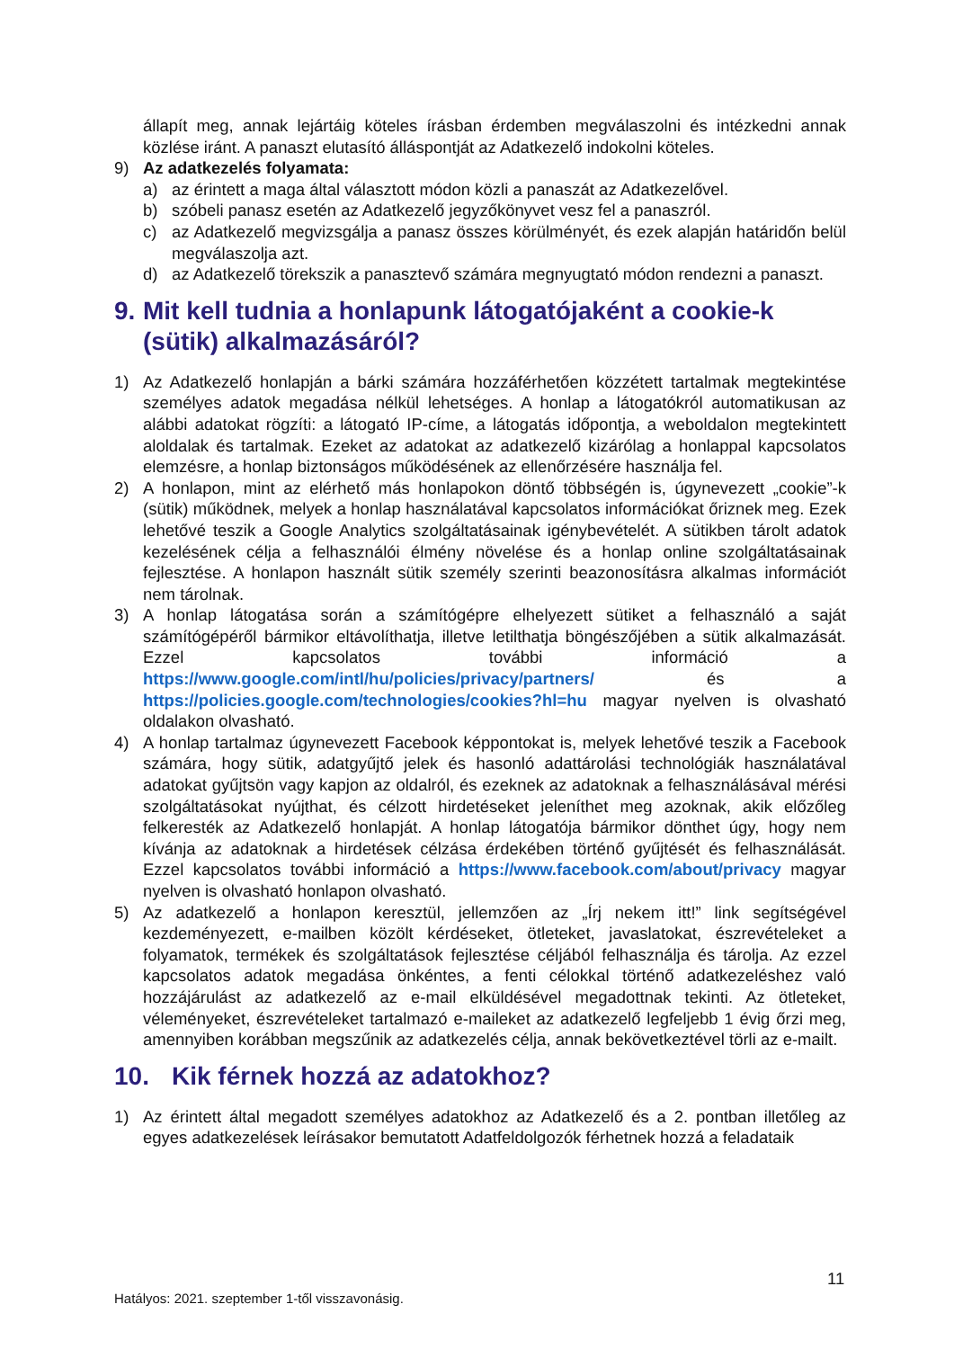állapít meg, annak lejártáig köteles írásban érdemben megválaszolni és intézkedni annak közlése iránt. A panaszt elutasító álláspontját az Adatkezelő indokolni köteles.
9) Az adatkezelés folyamata:
a) az érintett a maga által választott módon közli a panaszát az Adatkezelővel.
b) szóbeli panasz esetén az Adatkezelő jegyzőkönyvet vesz fel a panaszról.
c) az Adatkezelő megvizsgálja a panasz összes körülményét, és ezek alapján határidőn belül megválaszolja azt.
d) az Adatkezelő törekszik a panasztevő számára megnyugtató módon rendezni a panaszt.
9. Mit kell tudnia a honlapunk látogatójaként a cookie-k (sütik) alkalmazásáról?
1) Az Adatkezelő honlapján a bárki számára hozzáférhetően közzétett tartalmak megtekintése személyes adatok megadása nélkül lehetséges. A honlap a látogatókról automatikusan az alábbi adatokat rögzíti: a látogató IP-címe, a látogatás időpontja, a weboldalon megtekintett aloldalak és tartalmak. Ezeket az adatokat az adatkezelő kizárólag a honlappal kapcsolatos elemzésre, a honlap biztonságos működésének az ellenőrzésére használja fel.
2) A honlapon, mint az elérhető más honlapokon döntő többségén is, úgynevezett „cookie”-k (sütik) működnek, melyek a honlap használatával kapcsolatos információkat őriznek meg. Ezek lehetővé teszik a Google Analytics szolgáltatásainak igénybevételét. A sütikben tárolt adatok kezelésének célja a felhasználói élmény növelése és a honlap online szolgáltatásainak fejlesztése. A honlapon használt sütik személy szerinti beazonosításra alkalmas információt nem tárolnak.
3) A honlap látogatása során a számítógépre elhelyezett sütiket a felhasználó a saját számítógépéről bármikor eltávolíthatja, illetve letilthatja böngészőjében a sütik alkalmazását. Ezzel kapcsolatos további információ a https://www.google.com/intl/hu/policies/privacy/partners/ és a https://policies.google.com/technologies/cookies?hl=hu magyar nyelven is olvasható oldalakon olvasható.
4) A honlap tartalmaz úgynevezett Facebook képpontokat is, melyek lehetővé teszik a Facebook számára, hogy sütik, adatgyűjtő jelek és hasonló adattárolási technológiák használatával adatokat gyűjtsön vagy kapjon az oldalról, és ezeknek az adatoknak a felhasználásával mérési szolgáltatásokat nyújthat, és célzott hirdetéseket jeleníthet meg azoknak, akik előzőleg felkeresték az Adatkezelő honlapját. A honlap látogatója bármikor dönthet úgy, hogy nem kívánja az adatoknak a hirdetések célzása érdekében történő gyűjtését és felhasználását. Ezzel kapcsolatos további információ a https://www.facebook.com/about/privacy magyar nyelven is olvasható honlapon olvasható.
5) Az adatkezelő a honlapon keresztül, jellemzően az „Írj nekem itt!” link segítségével kezdeményezett, e-mailben közölt kérdéseket, ötleteket, javaslatokat, észrevételeket a folyamatok, termékek és szolgáltatások fejlesztése céljából felhasználja és tárolja. Az ezzel kapcsolatos adatok megadása önkéntes, a fenti célokkal történő adatkezeléshez való hozzájárulást az adatkezelő az e-mail elküldésével megadottnak tekinti. Az ötleteket, véleményeket, észrevételeket tartalmazó e-maileket az adatkezelő legfeljebb 1 évig őrzi meg, amennyiben korábban megszűnik az adatkezelés célja, annak bekövetkeztével törli az e-mailt.
10. Kik férnek hozzá az adatokhoz?
1) Az érintett által megadott személyes adatokhoz az Adatkezelő és a 2. pontban illetőleg az egyes adatkezelések leírásakor bemutatott Adatfeldolgozók férhetnek hozzá a feladataik
11
Hatályos: 2021. szeptember 1-től visszavonásig.